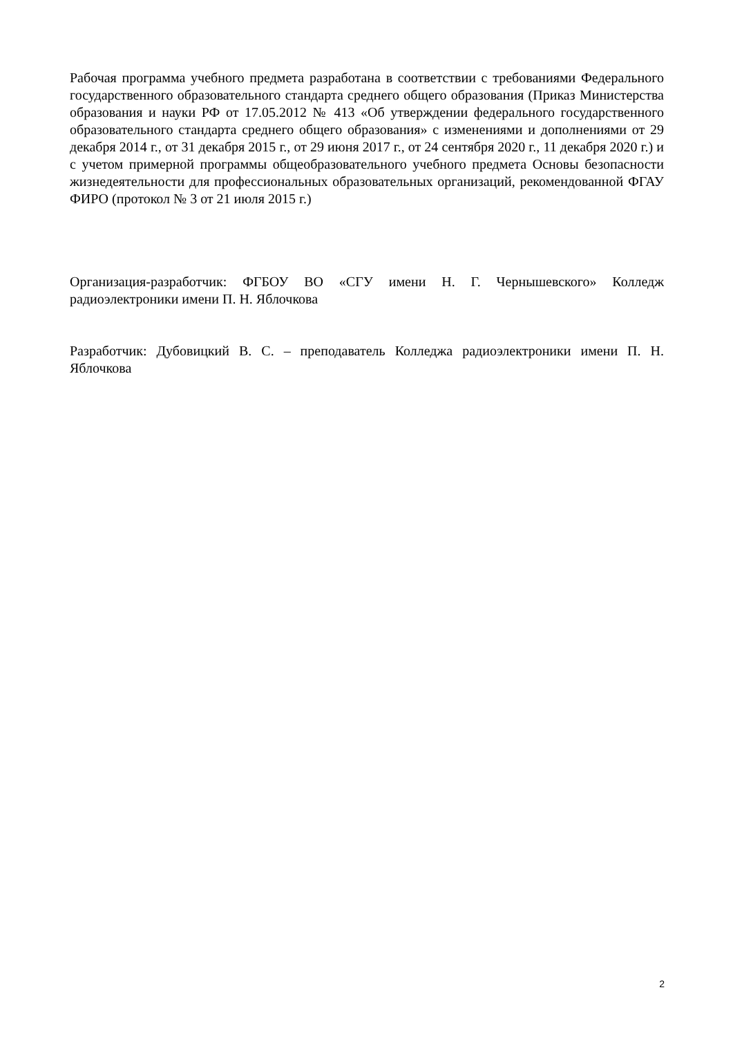Рабочая программа учебного предмета разработана в соответствии с требованиями Федерального государственного образовательного стандарта среднего общего образования (Приказ Министерства образования и науки РФ от 17.05.2012 № 413 «Об утверждении федерального государственного образовательного стандарта среднего общего образования» с изменениями и дополнениями от 29 декабря 2014 г., от 31 декабря 2015 г., от 29 июня 2017 г., от 24 сентября 2020 г., 11 декабря 2020 г.) и с учетом примерной программы общеобразовательного учебного предмета Основы безопасности жизнедеятельности для профессиональных образовательных организаций, рекомендованной ФГАУ ФИРО (протокол № 3 от 21 июля 2015 г.)
Организация-разработчик: ФГБОУ ВО «СГУ имени Н. Г. Чернышевского» Колледж радиоэлектроники имени П. Н. Яблочкова
Разработчик: Дубовицкий В. С. – преподаватель Колледжа радиоэлектроники имени П. Н. Яблочкова
2